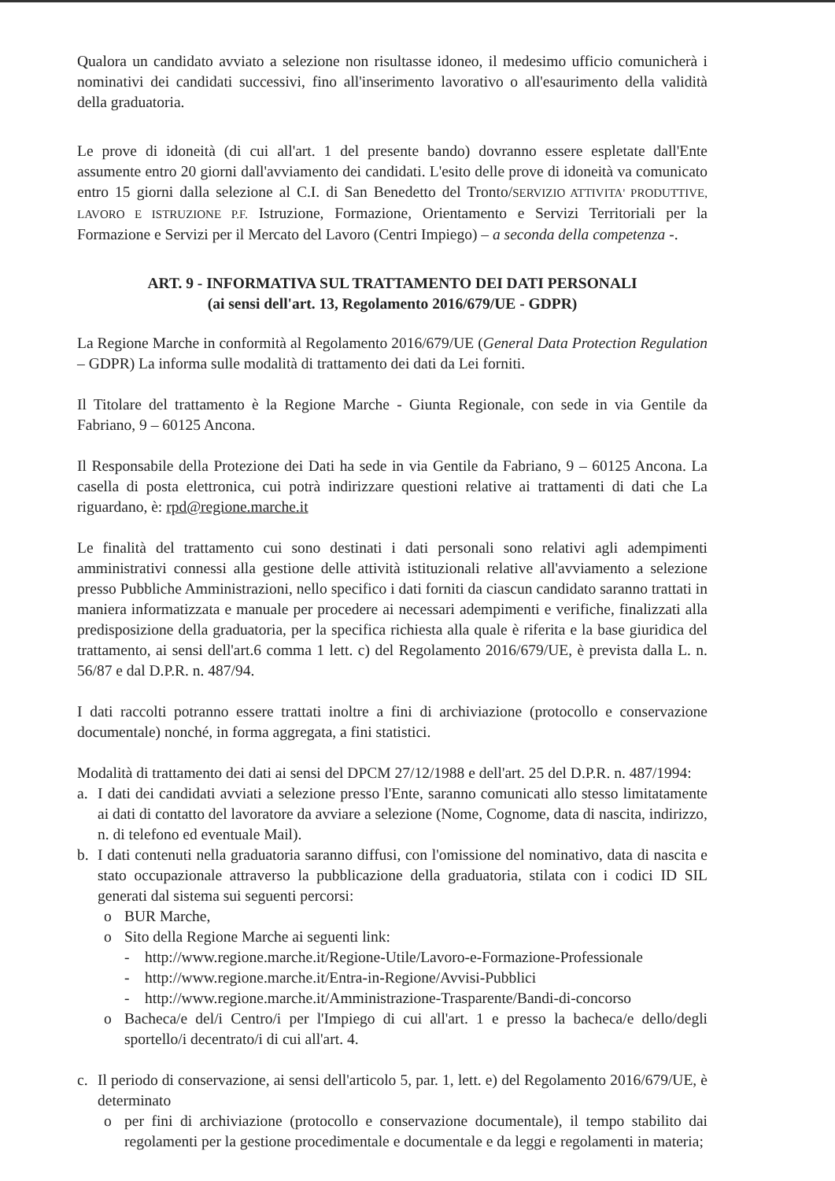Qualora un candidato avviato a selezione non risultasse idoneo, il medesimo ufficio comunicherà i nominativi dei candidati successivi, fino all'inserimento lavorativo o all'esaurimento della validità della graduatoria.
Le prove di idoneità (di cui all'art. 1 del presente bando) dovranno essere espletate dall'Ente assumente entro 20 giorni dall'avviamento dei candidati. L'esito delle prove di idoneità va comunicato entro 15 giorni dalla selezione al C.I. di San Benedetto del Tronto/SERVIZIO ATTIVITA' PRODUTTIVE, LAVORO E ISTRUZIONE P.F. Istruzione, Formazione, Orientamento e Servizi Territoriali per la Formazione e Servizi per il Mercato del Lavoro (Centri Impiego) – a seconda della competenza -.
ART. 9 - INFORMATIVA SUL TRATTAMENTO DEI DATI PERSONALI
(ai sensi dell'art. 13, Regolamento 2016/679/UE - GDPR)
La Regione Marche in conformità al Regolamento 2016/679/UE (General Data Protection Regulation – GDPR) La informa sulle modalità di trattamento dei dati da Lei forniti.
Il Titolare del trattamento è la Regione Marche - Giunta Regionale, con sede in via Gentile da Fabriano, 9 – 60125 Ancona.
Il Responsabile della Protezione dei Dati ha sede in via Gentile da Fabriano, 9 – 60125 Ancona. La casella di posta elettronica, cui potrà indirizzare questioni relative ai trattamenti di dati che La riguardano, è: rpd@regione.marche.it
Le finalità del trattamento cui sono destinati i dati personali sono relativi agli adempimenti amministrativi connessi alla gestione delle attività istituzionali relative all'avviamento a selezione presso Pubbliche Amministrazioni, nello specifico i dati forniti da ciascun candidato saranno trattati in maniera informatizzata e manuale per procedere ai necessari adempimenti e verifiche, finalizzati alla predisposizione della graduatoria, per la specifica richiesta alla quale è riferita e la base giuridica del trattamento, ai sensi dell'art.6 comma 1 lett. c) del Regolamento 2016/679/UE, è prevista dalla L. n. 56/87 e dal D.P.R. n. 487/94.
I dati raccolti potranno essere trattati inoltre a fini di archiviazione (protocollo e conservazione documentale) nonché, in forma aggregata, a fini statistici.
Modalità di trattamento dei dati ai sensi del DPCM 27/12/1988 e dell'art. 25 del D.P.R. n. 487/1994:
a. I dati dei candidati avviati a selezione presso l'Ente, saranno comunicati allo stesso limitatamente ai dati di contatto del lavoratore da avviare a selezione (Nome, Cognome, data di nascita, indirizzo, n. di telefono ed eventuale Mail).
b. I dati contenuti nella graduatoria saranno diffusi, con l'omissione del nominativo, data di nascita e stato occupazionale attraverso la pubblicazione della graduatoria, stilata con i codici ID SIL generati dal sistema sui seguenti percorsi:
o BUR Marche,
o Sito della Regione Marche ai seguenti link:
- http://www.regione.marche.it/Regione-Utile/Lavoro-e-Formazione-Professionale
- http://www.regione.marche.it/Entra-in-Regione/Avvisi-Pubblici
- http://www.regione.marche.it/Amministrazione-Trasparente/Bandi-di-concorso
o Bacheca/e del/i Centro/i per l'Impiego di cui all'art. 1 e presso la bacheca/e dello/degli sportello/i decentrato/i di cui all'art. 4.
c. Il periodo di conservazione, ai sensi dell'articolo 5, par. 1, lett. e) del Regolamento 2016/679/UE, è determinato
o per fini di archiviazione (protocollo e conservazione documentale), il tempo stabilito dai regolamenti per la gestione procedimentale e documentale e da leggi e regolamenti in materia;